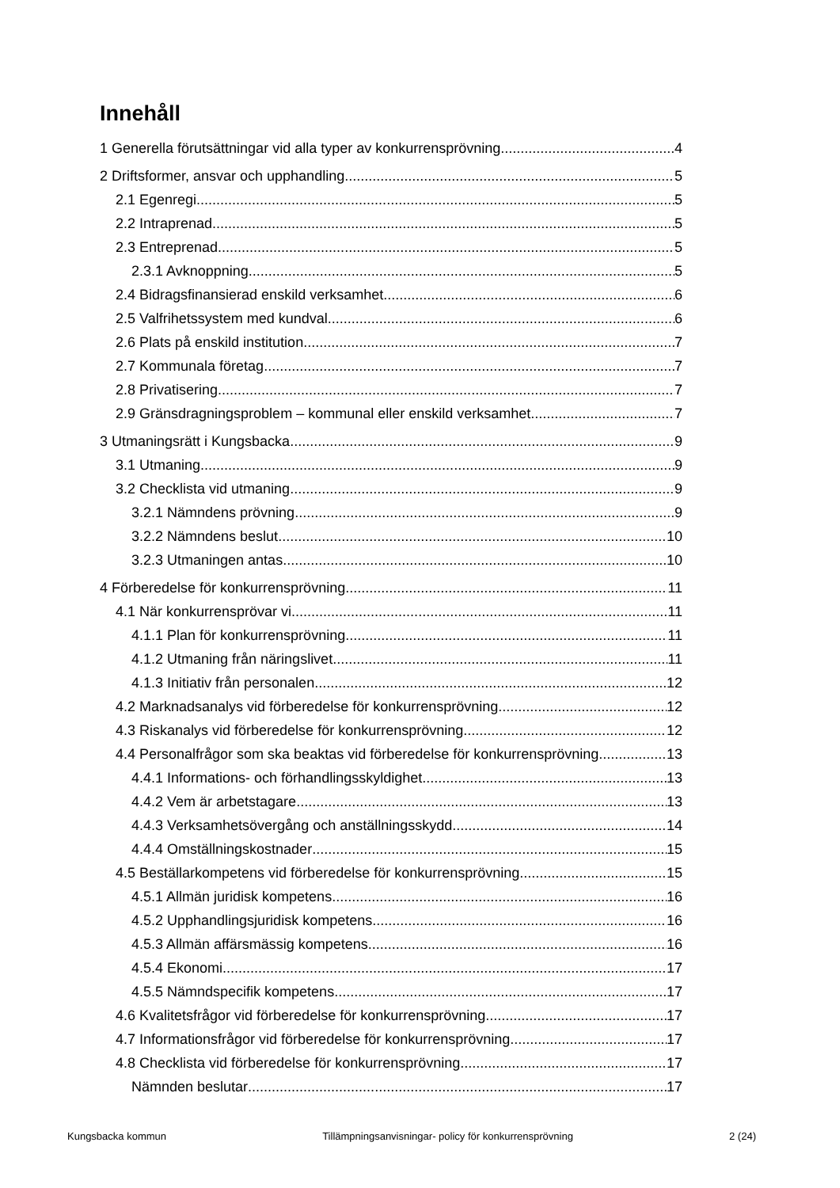Innehåll
1 Generella förutsättningar vid alla typer av konkurrensprövning 4
2 Driftsformer, ansvar och upphandling 5
2.1 Egenregi 5
2.2 Intraprenad 5
2.3 Entreprenad 5
2.3.1 Avknoppning 5
2.4 Bidragsfinansierad enskild verksamhet 6
2.5 Valfrihetssystem med kundval 6
2.6 Plats på enskild institution 7
2.7 Kommunala företag 7
2.8 Privatisering 7
2.9 Gränsdragningsproblem – kommunal eller enskild verksamhet 7
3 Utmaningsrätt i Kungsbacka 9
3.1 Utmaning 9
3.2 Checklista vid utmaning 9
3.2.1 Nämndens prövning 9
3.2.2 Nämndens beslut 10
3.2.3 Utmaningen antas 10
4 Förberedelse för konkurrensprövning 11
4.1 När konkurrensprövar vi 11
4.1.1 Plan för konkurrensprövning 11
4.1.2 Utmaning från näringslivet 11
4.1.3 Initiativ från personalen 12
4.2 Marknadsanalys vid förberedelse för konkurrensprövning 12
4.3 Riskanalys vid förberedelse för konkurrensprövning 12
4.4 Personalfrågor som ska beaktas vid förberedelse för konkurrensprövning 13
4.4.1 Informations- och förhandlingsskyldighet 13
4.4.2 Vem är arbetstagare 13
4.4.3 Verksamhetsövergång och anställningsskydd 14
4.4.4 Omställningskostnader 15
4.5 Beställarkompetens vid förberedelse för konkurrensprövning 15
4.5.1 Allmän juridisk kompetens 16
4.5.2 Upphandlingsjuridisk kompetens 16
4.5.3 Allmän affärsmässig kompetens 16
4.5.4 Ekonomi 17
4.5.5 Nämndspecifik kompetens 17
4.6 Kvalitetsfrågor vid förberedelse för konkurrensprövning 17
4.7 Informationsfrågor vid förberedelse för konkurrensprövning 17
4.8 Checklista vid förberedelse för konkurrensprövning 17
Nämnden beslutar 17
Kungsbacka kommun Tillämpningsanvisningar- policy för konkurrensprövning 2 (24)